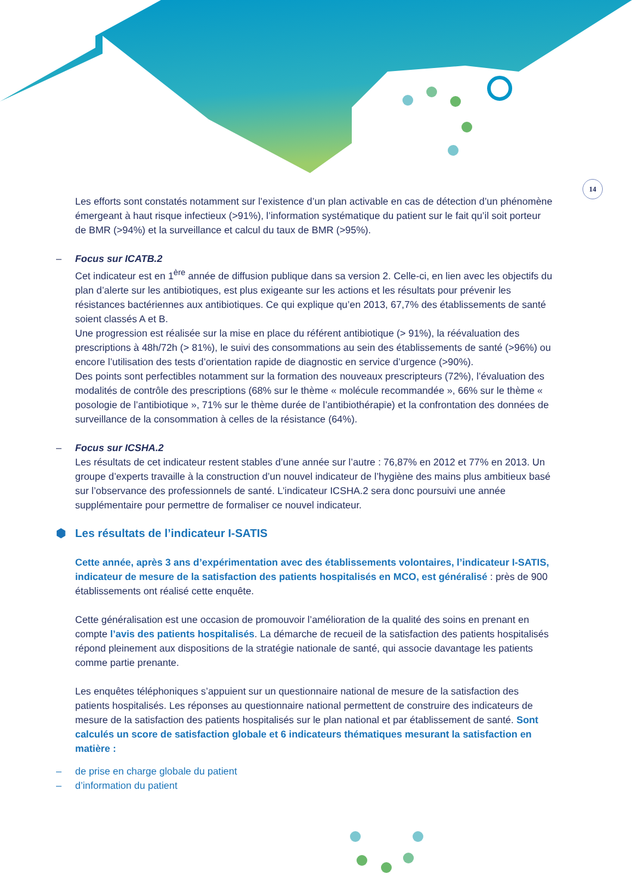14
Les efforts sont constatés notamment sur l’existence d’un plan activable en cas de détection d’un phénomène émergeant à haut risque infectieux (>91%), l’information systématique du patient sur le fait qu’il soit porteur de BMR (>94%) et la surveillance et calcul du taux de BMR (>95%).
– Focus sur ICATB.2
Cet indicateur est en 1<sup>ère</sup> année de diffusion publique dans sa version 2. Celle-ci, en lien avec les objectifs du plan d’alerte sur les antibiotiques, est plus exigeante sur les actions et les résultats pour prévenir les résistances bactériennes aux antibiotiques. Ce qui explique qu’en 2013, 67,7% des établissements de santé soient classés A et B.
Une progression est réalisée sur la mise en place du référent antibiotique (> 91%), la réévaluation des prescriptions à 48h/72h (> 81%), le suivi des consommations au sein des établissements de santé (>96%) ou encore l’utilisation des tests d’orientation rapide de diagnostic en service d’urgence (>90%).
Des points sont perfectibles notamment sur la formation des nouveaux prescripteurs (72%), l’évaluation des modalités de contrôle des prescriptions (68% sur le thème « molécule recommandée », 66% sur le thème « posologie de l’antibiotique », 71% sur le thème durée de l’antibiothérapie) et la confrontation des données de surveillance de la consommation à celles de la résistance (64%).
– Focus sur ICSHA.2
Les résultats de cet indicateur restent stables d’une année sur l’autre : 76,87% en 2012 et 77% en 2013. Un groupe d’experts travaille à la construction d’un nouvel indicateur de l’hygiène des mains plus ambitieux basé sur l’observance des professionnels de santé. L’indicateur ICSHA.2 sera donc poursuivi une année supplémentaire pour permettre de formaliser ce nouvel indicateur.
⬢ Les résultats de l’indicateur I-SATIS
Cette année, après 3 ans d’expérimentation avec des établissements volontaires, l’indicateur I-SATIS, indicateur de mesure de la satisfaction des patients hospitalisés en MCO, est généralisé : près de 900 établissements ont réalisé cette enquête.
Cette généralisation est une occasion de promouvoir l’amélioration de la qualité des soins en prenant en compte l’avis des patients hospitalisés. La démarche de recueil de la satisfaction des patients hospitalisés répond pleinement aux dispositions de la stratégie nationale de santé, qui associe davantage les patients comme partie prenante.
Les enquêtes téléphoniques s’appuient sur un questionnaire national de mesure de la satisfaction des patients hospitalisés. Les réponses au questionnaire national permettent de construire des indicateurs de mesure de la satisfaction des patients hospitalisés sur le plan national et par établissement de santé. Sont calculés un score de satisfaction globale et 6 indicateurs thématiques mesurant la satisfaction en matière :
– de prise en charge globale du patient
– d’information du patient